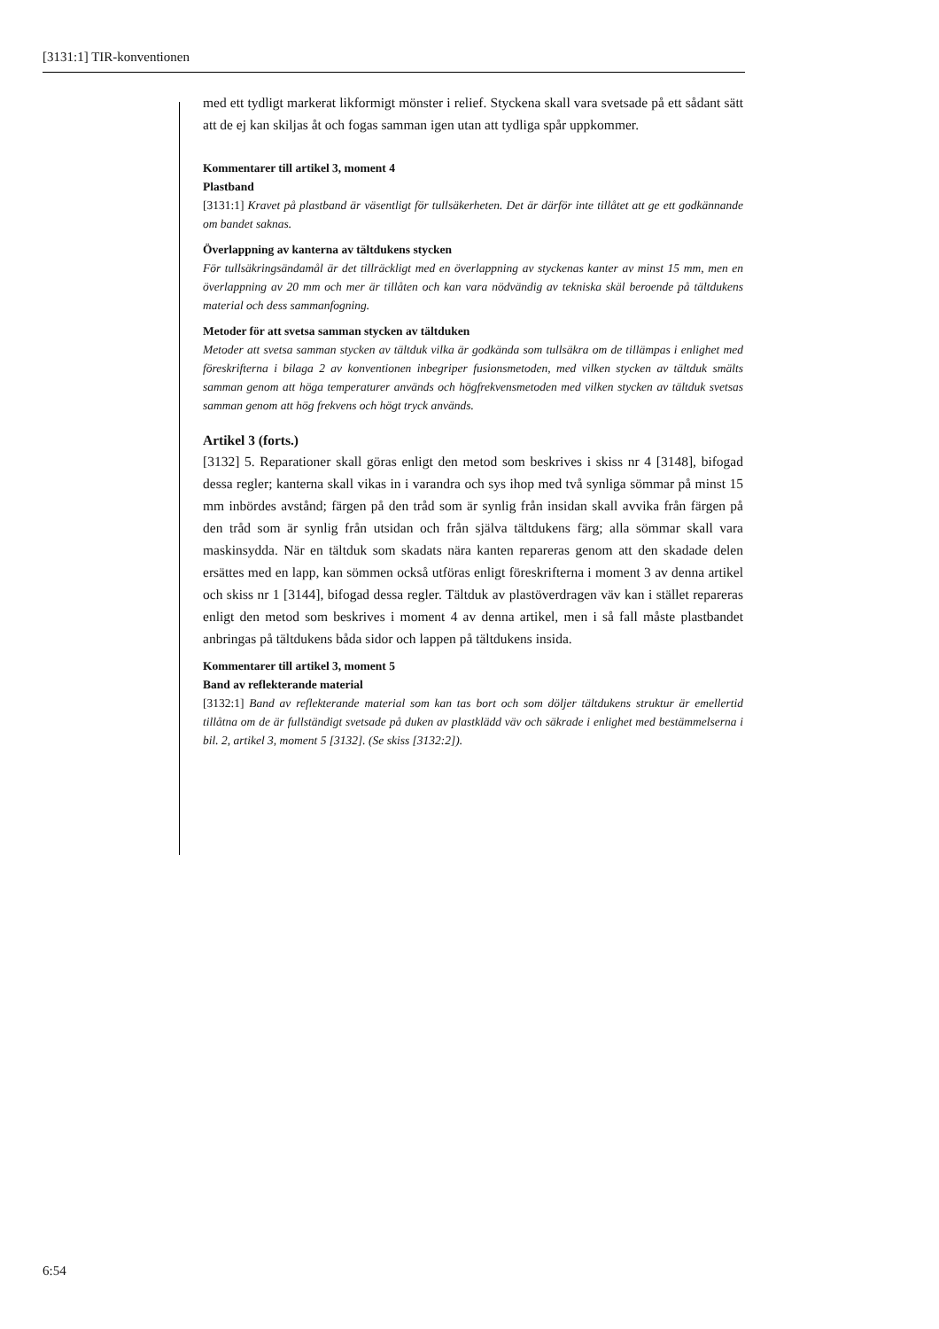[3131:1] TIR-konventionen
med ett tydligt markerat likformigt mönster i relief. Styckena skall vara svetsade på ett sådant sätt att de ej kan skiljas åt och fogas samman igen utan att tydliga spår uppkommer.
Kommentarer till artikel 3, moment 4
Plastband
[3131:1] Kravet på plastband är väsentligt för tullsäkerheten. Det är därför inte tillåtet att ge ett godkännande om bandet saknas.
Överlappning av kanterna av tältdukens stycken
För tullsäkringsändamål är det tillräckligt med en överlappning av styckenas kanter av minst 15 mm, men en överlappning av 20 mm och mer är tillåten och kan vara nödvändig av tekniska skäl beroende på tältdukens material och dess sammanfogning.
Metoder för att svetsa samman stycken av tältduken
Metoder att svetsa samman stycken av tältduk vilka är godkända som tullsäkra om de tillämpas i enlighet med föreskrifterna i bilaga 2 av konventionen inbegriper fusionsmetoden, med vilken stycken av tältduk smälts samman genom att höga temperaturer används och högfrekvensmetoden med vilken stycken av tältduk svetsas samman genom att hög frekvens och högt tryck används.
Artikel 3 (forts.)
[3132] 5. Reparationer skall göras enligt den metod som beskrives i skiss nr 4 [3148], bifogad dessa regler; kanterna skall vikas in i varandra och sys ihop med två synliga sömmar på minst 15 mm inbördes avstånd; färgen på den tråd som är synlig från insidan skall avvika från färgen på den tråd som är synlig från utsidan och från själva tältdukens färg; alla sömmar skall vara maskinsydda. När en tältduk som skadats nära kanten repareras genom att den skadade delen ersättes med en lapp, kan sömmen också utföras enligt föreskrifterna i moment 3 av denna artikel och skiss nr 1 [3144], bifogad dessa regler. Tältduk av plastöverdragen väv kan i stället repareras enligt den metod som beskrives i moment 4 av denna artikel, men i så fall måste plastbandet anbringas på tältdukens båda sidor och lappen på tältdukens insida.
Kommentarer till artikel 3, moment 5
Band av reflekterande material
[3132:1] Band av reflekterande material som kan tas bort och som döljer tältdukens struktur är emellertid tillåtna om de är fullständigt svetsade på duken av plastklädd väv och säkrade i enlighet med bestämmelserna i bil. 2, artikel 3, moment 5 [3132]. (Se skiss [3132:2]).
6:54